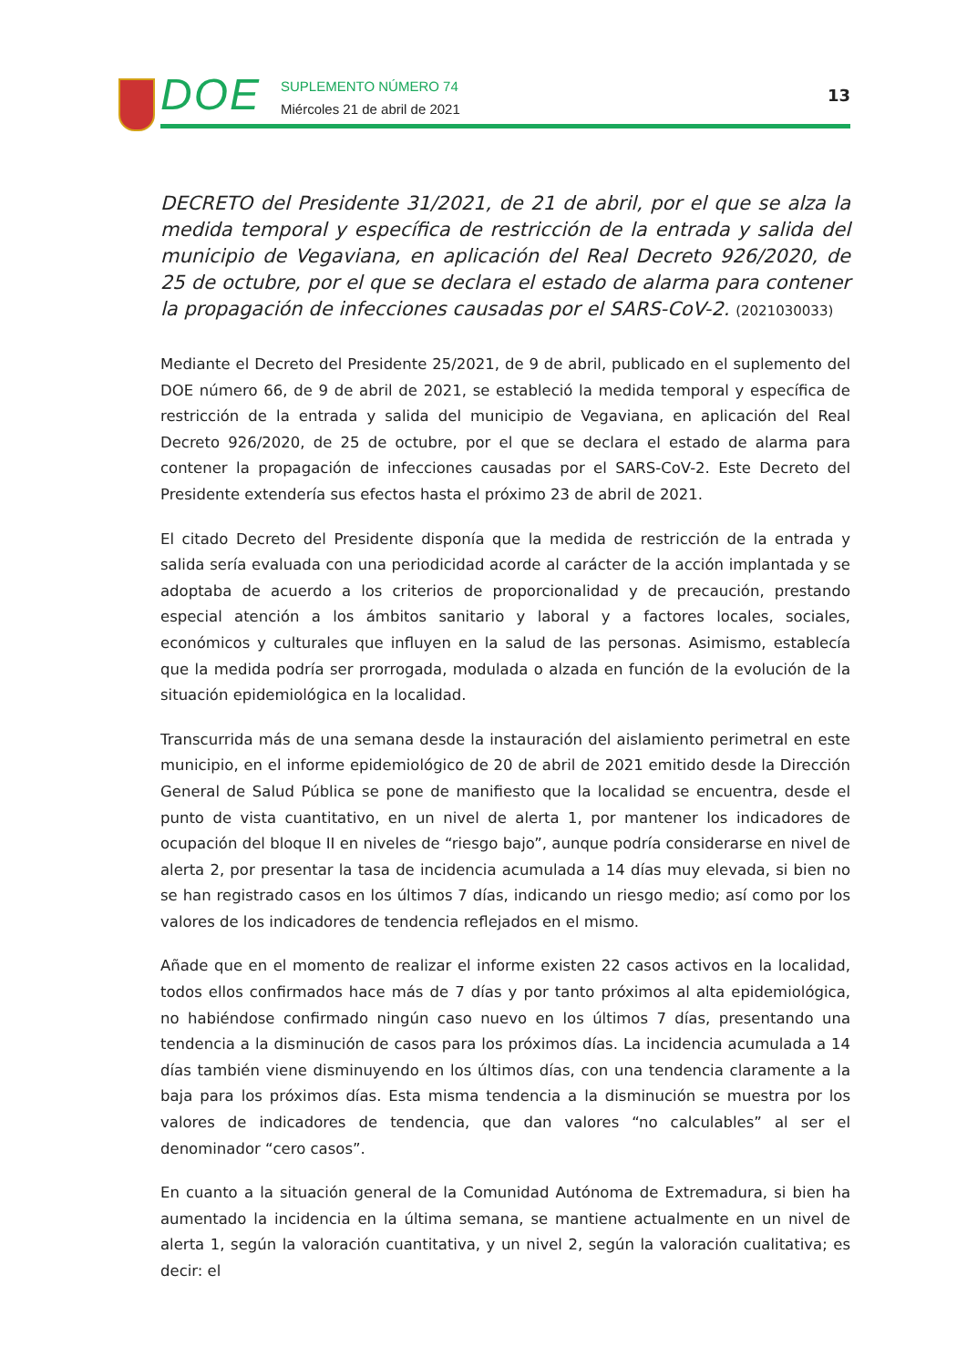DOE
SUPLEMENTO NÚMERO 74
Miércoles 21 de abril de 2021
13
DECRETO del Presidente 31/2021, de 21 de abril, por el que se alza la medida temporal y específica de restricción de la entrada y salida del municipio de Vegaviana, en aplicación del Real Decreto 926/2020, de 25 de octubre, por el que se declara el estado de alarma para contener la propagación de infecciones causadas por el SARS-CoV-2. (2021030033)
Mediante el Decreto del Presidente 25/2021, de 9 de abril, publicado en el suplemento del DOE número 66, de 9 de abril de 2021, se estableció la medida temporal y específica de restricción de la entrada y salida del municipio de Vegaviana, en aplicación del Real Decreto 926/2020, de 25 de octubre, por el que se declara el estado de alarma para contener la propagación de infecciones causadas por el SARS-CoV-2. Este Decreto del Presidente extendería sus efectos hasta el próximo 23 de abril de 2021.
El citado Decreto del Presidente disponía que la medida de restricción de la entrada y salida sería evaluada con una periodicidad acorde al carácter de la acción implantada y se adoptaba de acuerdo a los criterios de proporcionalidad y de precaución, prestando especial atención a los ámbitos sanitario y laboral y a factores locales, sociales, económicos y culturales que influyen en la salud de las personas. Asimismo, establecía que la medida podría ser prorrogada, modulada o alzada en función de la evolución de la situación epidemiológica en la localidad.
Transcurrida más de una semana desde la instauración del aislamiento perimetral en este municipio, en el informe epidemiológico de 20 de abril de 2021 emitido desde la Dirección General de Salud Pública se pone de manifiesto que la localidad se encuentra, desde el punto de vista cuantitativo, en un nivel de alerta 1, por mantener los indicadores de ocupación del bloque II en niveles de “riesgo bajo”, aunque podría considerarse en nivel de alerta 2, por presentar la tasa de incidencia acumulada a 14 días muy elevada, si bien no se han registrado casos en los últimos 7 días, indicando un riesgo medio; así como por los valores de los indicadores de tendencia reflejados en el mismo.
Añade que en el momento de realizar el informe existen 22 casos activos en la localidad, todos ellos confirmados hace más de 7 días y por tanto próximos al alta epidemiológica, no habiéndose confirmado ningún caso nuevo en los últimos 7 días, presentando una tendencia a la disminución de casos para los próximos días. La incidencia acumulada a 14 días también viene disminuyendo en los últimos días, con una tendencia claramente a la baja para los próximos días. Esta misma tendencia a la disminución se muestra por los valores de indicadores de tendencia, que dan valores “no calculables” al ser el denominador “cero casos”.
En cuanto a la situación general de la Comunidad Autónoma de Extremadura, si bien ha aumentado la incidencia en la última semana, se mantiene actualmente en un nivel de alerta 1, según la valoración cuantitativa, y un nivel 2, según la valoración cualitativa; es decir: el